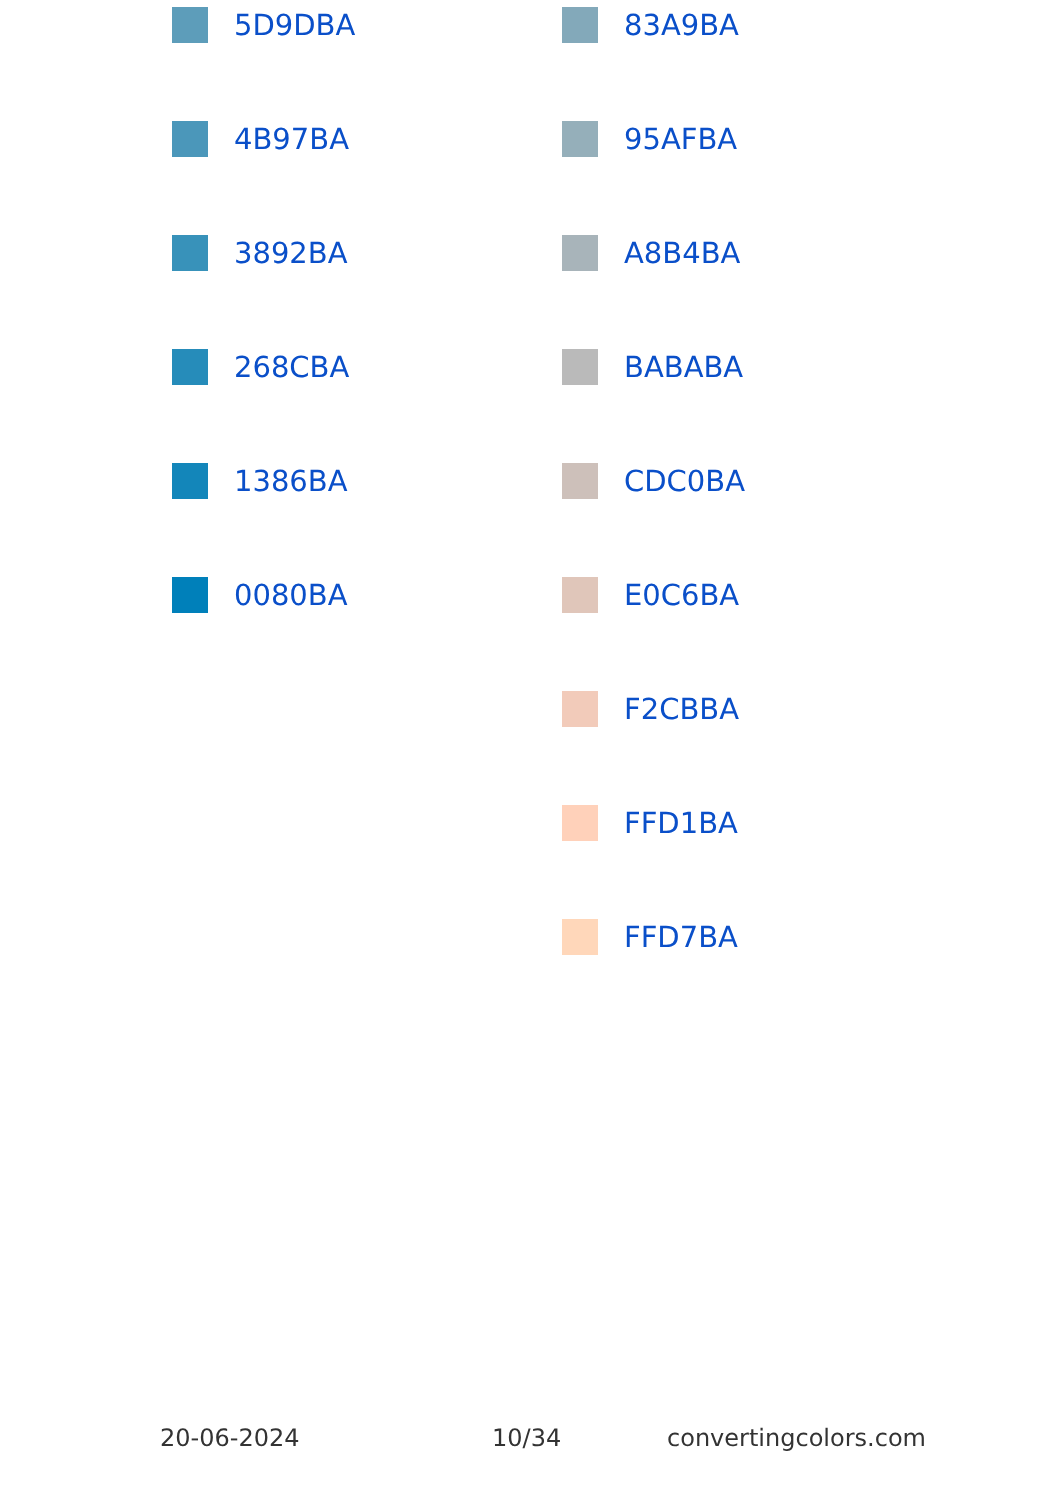5D9DBA
4B97BA
3892BA
268CBA
1386BA
0080BA
83A9BA
95AFBA
A8B4BA
BABABA
CDC0BA
E0C6BA
F2CBBA
FFD1BA
FFD7BA
20-06-2024 10/34 convertingcolors.com